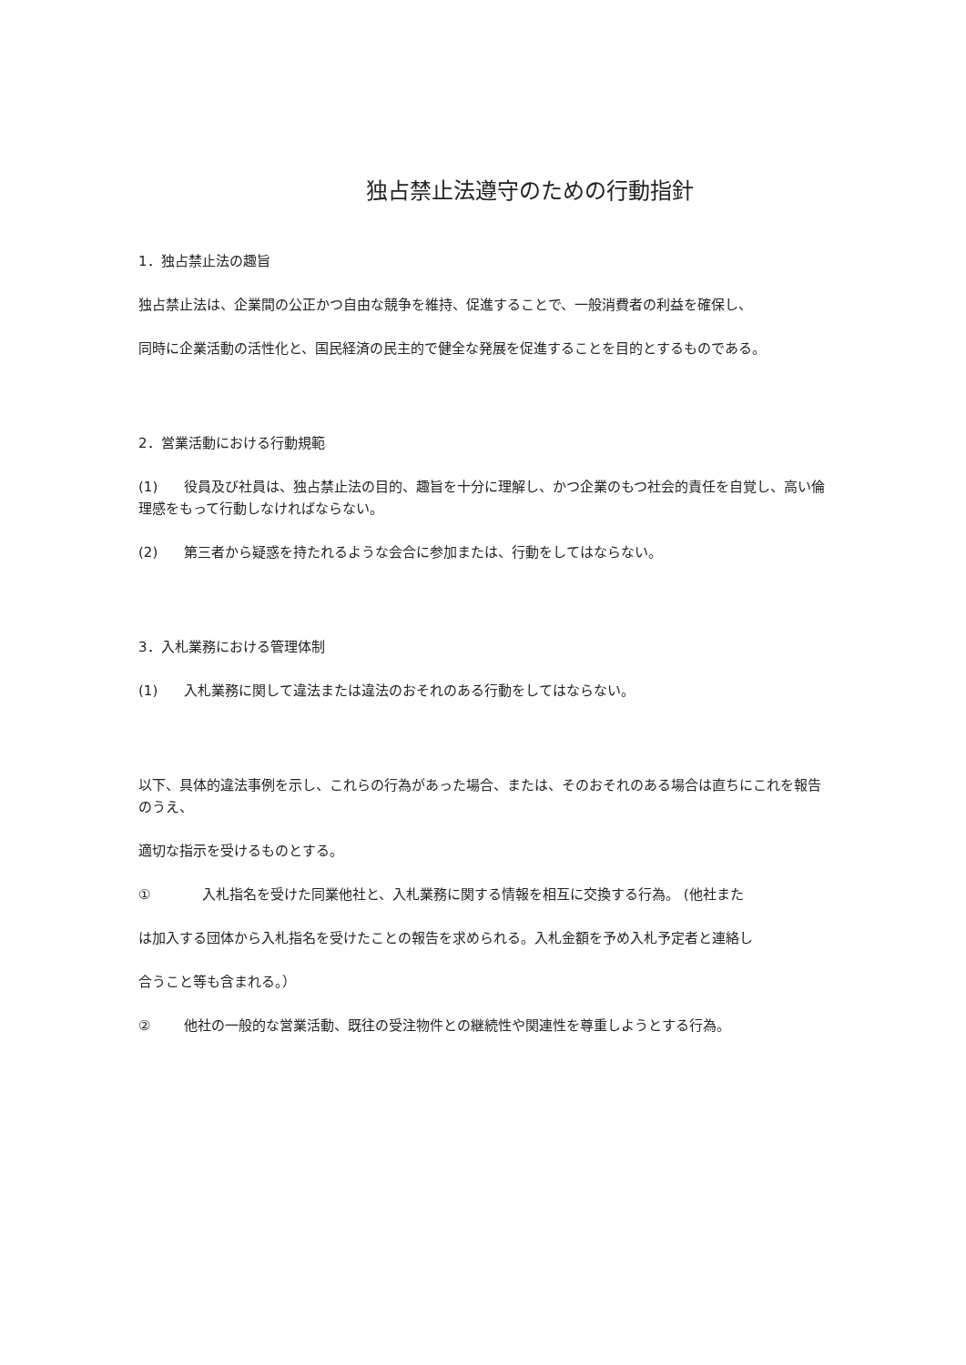独占禁止法遵守のための行動指針
1．独占禁止法の趣旨
独占禁止法は、企業間の公正かつ自由な競争を維持、促進することで、一般消費者の利益を確保し、
同時に企業活動の活性化と、国民経済の民主的で健全な発展を促進することを目的とするものである。
2．営業活動における行動規範
(1) 役員及び社員は、独占禁止法の目的、趣旨を十分に理解し、かつ企業のもつ社会的責任を自覚し、高い倫理感をもって行動しなければならない。
(2) 第三者から疑惑を持たれるような会合に参加または、行動をしてはならない。
3．入札業務における管理体制
(1) 入札業務に関して違法または違法のおそれのある行動をしてはならない。
以下、具体的違法事例を示し、これらの行為があった場合、または、そのおそれのある場合は直ちにこれを報告のうえ、
適切な指示を受けるものとする。
① 入札指名を受けた同業他社と、入札業務に関する情報を相互に交換する行為。 (他社また
は加入する団体から入札指名を受けたことの報告を求められる。入札金額を予め入札予定者と連絡し
合うこと等も含まれる。）
② 他社の一般的な営業活動、既往の受注物件との継続性や関連性を尊重しようとする行為。